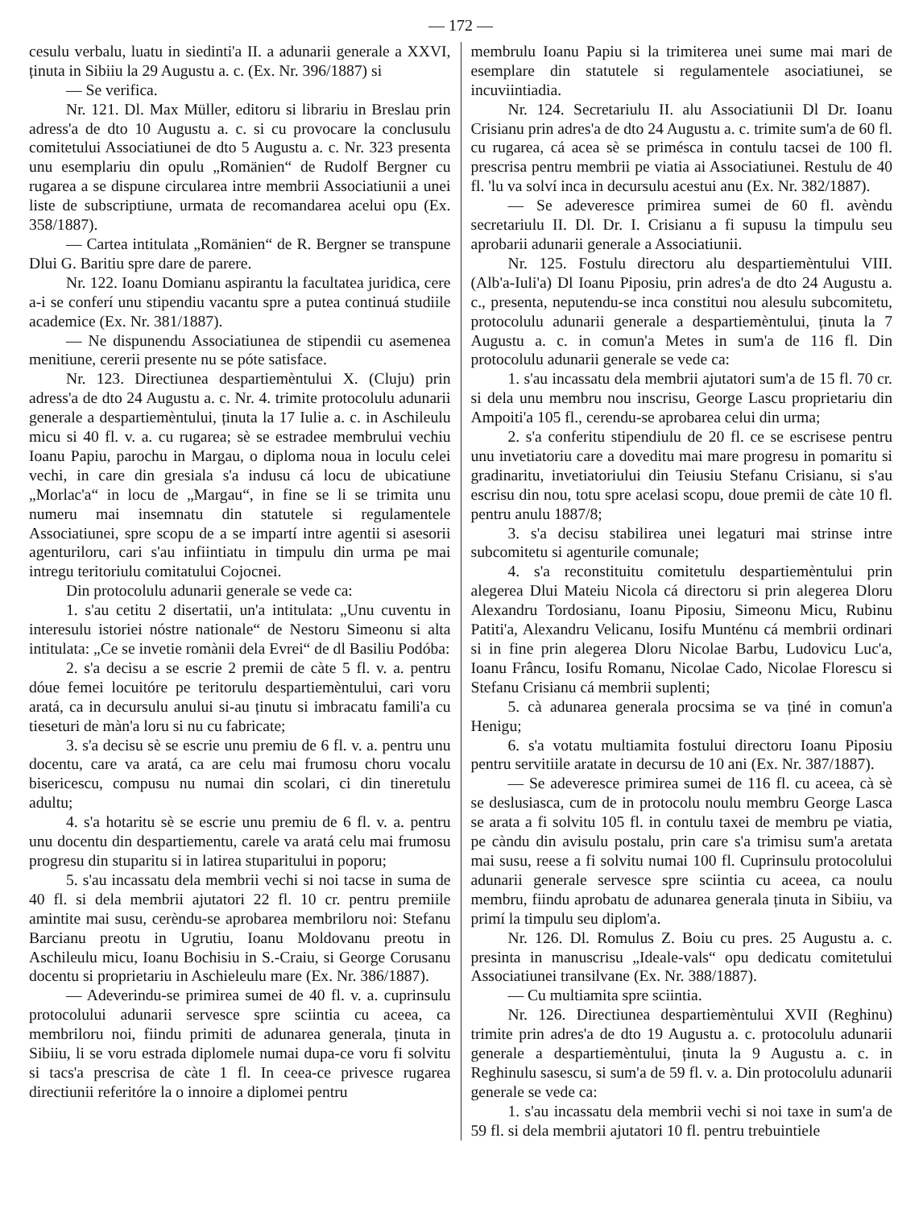— 172 —
cesulu verbalu, luatu in siedinti'a II. a adunarii generale a XXVI, ținuta in Sibiiu la 29 Augustu a. c. (Ex. Nr. 396/1887) si
— Se verifica.
Nr. 121. Dl. Max Müller, editoru si librariu in Breslau prin adress'a de dto 10 Augustu a. c. si cu provocare la conclusulu comitetului Associatiunei de dto 5 Augustu a. c. Nr. 323 presenta unu esemplariu din opulu „Romänien“ de Rudolf Bergner cu rugarea a se dispune circularea intre membrii Associatiunii a unei liste de subscriptiune, urmata de recomandarea acelui opu (Ex. 358/1887).
— Cartea intitulata „Romänien“ de R. Bergner se transpune Dlui G. Baritiu spre dare de parere.
Nr. 122. Ioanu Domianu aspirantu la facultatea juridica, cere a-i se conferí unu stipendiu vacantu spre a putea continuá studiile academice (Ex. Nr. 381/1887).
— Ne dispunendu Associatiunea de stipendii cu asemenea menitiune, cererii presente nu se póte satisface.
Nr. 123. Directiunea despartiemèntului X. (Cluju) prin adress'a de dto 24 Augustu a. c. Nr. 4. trimite protocolulu adunarii generale a despartiemèntului, ținuta la 17 Iulie a. c. in Aschileulu micu si 40 fl. v. a. cu rugarea; sè se estradee membrului vechiu Ioanu Papiu, parochu in Margau, o diploma noua in loculu celei vechi, in care din gresiala s'a indusu cá locu de ubicatiune „Morlac'a“ in locu de „Margau“, in fine se li se trimita unu numeru mai insemnatu din statutele si regulamentele Associatiunei, spre scopu de a se impartí intre agentii si asesorii agenturiloru, cari s'au infiintiatu in timpulu din urma pe mai intregu teritoriulu comitatului Cojocnei.
Din protocolulu adunarii generale se vede ca:
1. s'au cetitu 2 disertatii, un'a intitulata: „Unu cuventu in interesulu istoriei nóstre nationale“ de Nestoru Simeonu si alta intitulata: „Ce se invetie romànii dela Evrei“ de dl Basiliu Podóba:
2. s'a decisu a se escrie 2 premii de càte 5 fl. v. a. pentru dóue femei locuitóre pe teritorulu despartiemèntului, cari voru aratá, ca in decursulu anului si-au ținutu si imbracatu famili'a cu tieseturi de màn'a loru si nu cu fabricate;
3. s'a decisu sè se escrie unu premiu de 6 fl. v. a. pentru unu docentu, care va aratá, ca are celu mai frumosu choru vocalu bisericescu, compusu nu numai din scolari, ci din tineretulu adultu;
4. s'a hotaritu sè se escrie unu premiu de 6 fl. v. a. pentru unu docentu din despartiementu, carele va aratá celu mai frumosu progresu din stuparitu si in latirea stuparitului in poporu;
5. s'au incassatu dela membrii vechi si noi tacse in suma de 40 fl. si dela membrii ajutatori 22 fl. 10 cr. pentru premiile amintite mai susu, cerèndu-se aprobarea membriloru noi: Stefanu Barcianu preotu in Ugrutiu, Ioanu Moldovanu preotu in Aschileulu micu, Ioanu Bochisiu in S.-Craiu, si George Corusanu docentu si proprietariu in Aschieleulu mare (Ex. Nr. 386/1887).
— Adeverindu-se primirea sumei de 40 fl. v. a. cuprinsulu protocolului adunarii servesce spre sciintia cu aceea, ca membriloru noi, fiindu primiti de adunarea generala, ținuta in Sibiiu, li se voru estrada diplomele numai dupa-ce voru fi solvitu si tacs'a prescrisa de càte 1 fl. In ceea-ce privesce rugarea directiunii referitóre la o innoire a diplomei pentru
membrulu Ioanu Papiu si la trimiterea unei sume mai mari de esemplare din statutele si regulamentele asociatiunei, se incuviintiadia.
Nr. 124. Secretariulu II. alu Associatiunii Dl Dr. Ioanu Crisianu prin adres'a de dto 24 Augustu a. c. trimite sum'a de 60 fl. cu rugarea, cá acea sè se primésca in contulu tacsei de 100 fl. prescrisa pentru membrii pe viatia ai Associatiunei. Restulu de 40 fl. 'lu va solví inca in decursulu acestui anu (Ex. Nr. 382/1887).
— Se adeveresce primirea sumei de 60 fl. avèndu secretariulu II. Dl. Dr. I. Crisianu a fi supusu la timpulu seu aprobarii adunarii generale a Associatiunii.
Nr. 125. Fostulu directoru alu despartiemèntului VIII. (Alb'a-Iuli'a) Dl Ioanu Piposiu, prin adres'a de dto 24 Augustu a. c., presenta, neputendu-se inca constitui nou alesulu subcomitetu, protocolulu adunarii generale a despartiemèntului, ținuta la 7 Augustu a. c. in comun'a Metes in sum'a de 116 fl. Din protocolulu adunarii generale se vede ca:
1. s'au incassatu dela membrii ajutatori sum'a de 15 fl. 70 cr. si dela unu membru nou inscrisu, George Lascu proprietariu din Ampoiti'a 105 fl., cerendu-se aprobarea celui din urma;
2. s'a conferitu stipendiulu de 20 fl. ce se escrisese pentru unu invetiatoriu care a doveditu mai mare progresu in pomaritu si gradinaritu, invetiatoriului din Teiusiu Stefanu Crisianu, si s'au escrisu din nou, totu spre acelasi scopu, doue premii de càte 10 fl. pentru anulu 1887/8;
3. s'a decisu stabilirea unei legaturi mai strinse intre subcomitetu si agenturile comunale;
4. s'a reconstituitu comitetulu despartiemèntului prin alegerea Dlui Mateiu Nicola cá directoru si prin alegerea Dloru Alexandru Tordosianu, Ioanu Piposiu, Simeonu Micu, Rubinu Patiti'a, Alexandru Velicanu, Iosifu Munténu cá membrii ordinari si in fine prin alegerea Dloru Nicolae Barbu, Ludovicu Luc'a, Ioanu Frâncu, Iosifu Romanu, Nicolae Cado, Nicolae Florescu si Stefanu Crisianu cá membrii suplenti;
5. cà adunarea generala procsima se va ținé in comun'a Henigu;
6. s'a votatu multiamita fostului directoru Ioanu Piposiu pentru servitiile aratate in decursu de 10 ani (Ex. Nr. 387/1887).
— Se adeveresce primirea sumei de 116 fl. cu aceea, cà sè se deslusiasca, cum de in protocolu noulu membru George Lasca se arata a fi solvitu 105 fl. in contulu taxei de membru pe viatia, pe càndu din avisulu postalu, prin care s'a trimisu sum'a aretata mai susu, reese a fi solvitu numai 100 fl. Cuprinsulu protocolului adunarii generale servesce spre sciintia cu aceea, ca noulu membru, fiindu aprobatu de adunarea generala ținuta in Sibiiu, va primí la timpulu seu diplom'a.
Nr. 126. Dl. Romulus Z. Boiu cu pres. 25 Augustu a. c. presinta in manuscrisu „Ideale-vals“ opu dedicatu comitetului Associatiunei transilvane (Ex. Nr. 388/1887).
— Cu multiamita spre sciintia.
Nr. 126. Directiunea despartiemèntului XVII (Reghinu) trimite prin adres'a de dto 19 Augustu a. c. protocolulu adunarii generale a despartiemèntului, ținuta la 9 Augustu a. c. in Reghinulu sasescu, si sum'a de 59 fl. v. a. Din protocolulu adunarii generale se vede ca:
1. s'au incassatu dela membrii vechi si noi taxe in sum'a de 59 fl. si dela membrii ajutatori 10 fl. pentru trebuintiele